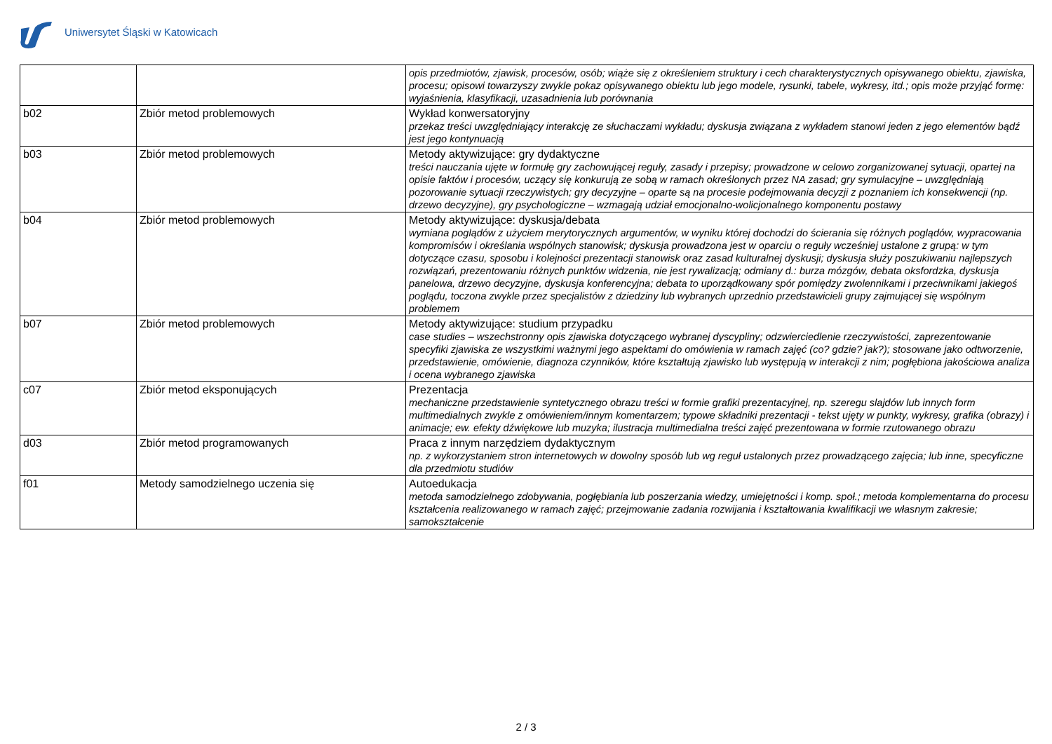Uniwersytet Śląski w Katowicach
| | | opis przedmiotów, zjawisk, procesów, osób; wiąże się z określeniem struktury i cech charakterystycznych opisywanego obiektu, zjawiska, procesu; opisowi towarzyszy zwykle pokaz opisywanego obiektu lub jego modele, rysunki, tabele, wykresy, itd.; opis może przyjąć formę: wyjaśnienia, klasyfikacji, uzasadnienia lub porównania |
| b02 | Zbiór metod problemowych | Wykład konwersatoryjny przekaz treści uwzględniający interakcję ze słuchaczami wykładu; dyskusja związana z wykładem stanowi jeden z jego elementów bądź jest jego kontynuacją |
| b03 | Zbiór metod problemowych | Metody aktywizujące: gry dydaktyczne treści nauczania ujęte w formułę gry zachowującej reguły, zasady i przepisy; prowadzone w celowo zorganizowanej sytuacji, opartej na opisie faktów i procesów, uczący się konkurują ze sobą w ramach określonych przez NA zasad; gry symulacyjne – uwzględniają pozorowanie sytuacji rzeczywistych; gry decyzyjne – oparte są na procesie podejmowania decyzji z poznaniem ich konsekwencji (np. drzewo decyzyjne), gry psychologiczne – wzmagają udział emocjonalno-wolicjonalnego komponentu postawy |
| b04 | Zbiór metod problemowych | Metody aktywizujące: dyskusja/debata wymiana poglądów z użyciem merytorycznych argumentów, w wyniku której dochodzi do ścierania się różnych poglądów, wypracowania kompromisów i określania wspólnych stanowisk; dyskusja prowadzona jest w oparciu o reguły wcześniej ustalone z grupą: w tym dotyczące czasu, sposobu i kolejności prezentacji stanowisk oraz zasad kulturalnej dyskusji; dyskusja służy poszukiwaniu najlepszych rozwiązań, prezentowaniu różnych punktów widzenia, nie jest rywalizacją; odmiany d.: burza mózgów, debata oksfordzka, dyskusja panelowa, drzewo decyzyjne, dyskusja konferencyjna; debata to uporządkowany spór pomiędzy zwolennikami i przeciwnikami jakiegoś poglądu, toczona zwykle przez specjalistów z dziedziny lub wybranych uprzednio przedstawicieli grupy zajmującej się wspólnym problemem |
| b07 | Zbiór metod problemowych | Metody aktywizujące: studium przypadku case studies – wszechstronny opis zjawiska dotyczącego wybranej dyscypliny; odzwierciedlenie rzeczywistości, zaprezentowanie specyfiki zjawiska ze wszystkimi ważnymi jego aspektami do omówienia w ramach zajęć (co? gdzie? jak?); stosowane jako odtworzenie, przedstawienie, omówienie, diagnoza czynników, które kształtują zjawisko lub występują w interakcji z nim; pogłębiona jakościowa analiza i ocena wybranego zjawiska |
| c07 | Zbiór metod eksponujących | Prezentacja mechaniczne przedstawienie syntetycznego obrazu treści w formie grafiki prezentacyjnej, np. szeregu slajdów lub innych form multimedialnych zwykle z omówieniem/innym komentarzem; typowe składniki prezentacji - tekst ujęty w punkty, wykresy, grafika (obrazy) i animacje; ew. efekty dźwiękowe lub muzyka; ilustracja multimedialna treści zajęć prezentowana w formie rzutowanego obrazu |
| d03 | Zbiór metod programowanych | Praca z innym narzędziem dydaktycznym np. z wykorzystaniem stron internetowych w dowolny sposób lub wg reguł ustalonych przez prowadzącego zajęcia; lub inne, specyficzne dla przedmiotu studiów |
| f01 | Metody samodzielnego uczenia się | Autoedukacja metoda samodzielnego zdobywania, pogłębiania lub poszerzania wiedzy, umiejętności i komp. społ.; metoda komplementarna do procesu kształcenia realizowanego w ramach zajęć; przejmowanie zadania rozwijania i kształtowania kwalifikacji we własnym zakresie; samokształcenie |
2 / 3